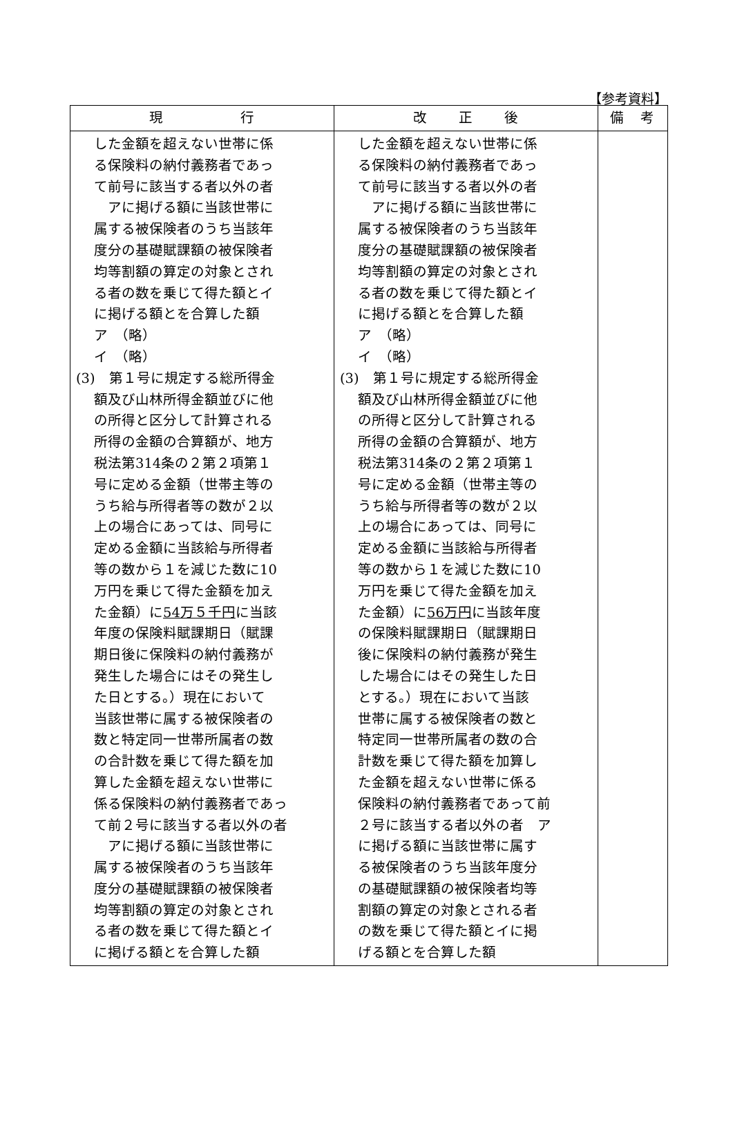【参考資料】
| 現 行 | 改 正 後 | 備 考 |
| --- | --- | --- |
| した金額を超えない世帯に係 る保険料の納付義務者であっ て前号に該当する者以外の者 アに掲げる額に当該世帯に 属する被保険者のうち当該年 度分の基礎賦課額の被保険者 均等割額の算定の対象とされ る者の数を乗じて得た額とイ に掲げる額とを合算した額 ア （略） イ （略） (3) 第１号に規定する総所得金 額及び山林所得金額並びに他 の所得と区分して計算される 所得の金額の合算額が、地方 税法第314条の２第２項第１ 号に定める金額（世帯主等の うち給与所得者等の数が２以 上の場合にあっては、同号に 定める金額に当該給与所得者 等の数から１を減じた数に10 万円を乗じて得た金額を加え た金額）に 54万５千円 に当該 年度の保険料賦課期日（賦課 期日後に保険料の納付義務が 発生した場合にはその発生し た日とする。）現在において 当該世帯に属する被保険者の 数と特定同一世帯所属者の数 の合計数を乗じて得た額を加 算した金額を超えない世帯に 係る保険料の納付義務者であっ て前２号に該当する者以外の者 アに掲げる額に当該世帯に 属する被保険者のうち当該年 度分の基礎賦課額の被保険者 均等割額の算定の対象とされ る者の数を乗じて得た額とイ に掲げる額とを合算した額 | した金額を超えない世帯に係 る保険料の納付義務者であっ て前号に該当する者以外の者 アに掲げる額に当該世帯に 属する被保険者のうち当該年 度分の基礎賦課額の被保険者 均等割額の算定の対象とされ る者の数を乗じて得た額とイ に掲げる額とを合算した額 ア （略） イ （略） (3) 第１号に規定する総所得金 額及び山林所得金額並びに他 の所得と区分して計算される 所得の金額の合算額が、地方 税法第314条の２第２項第１ 号に定める金額（世帯主等の うち給与所得者等の数が２以 上の場合にあっては、同号に 定める金額に当該給与所得者 等の数から１を減じた数に10 万円を乗じて得た金額を加え た金額）に 56万円 に当該年度 の保険料賦課期日（賦課期日 後に保険料の納付義務が発生 した場合にはその発生した日 とする。）現在において当該 世帯に属する被保険者の数と 特定同一世帯所属者の数の合 計数を乗じて得た額を加算し た金額を超えない世帯に係る 保険料の納付義務者であって前 ２号に該当する者以外の者 ア に掲げる額に当該世帯に属す る被保険者のうち当該年度分 の基礎賦課額の被保険者均等 割額の算定の対象とされる者 の数を乗じて得た額とイに掲 げる額とを合算した額 | |